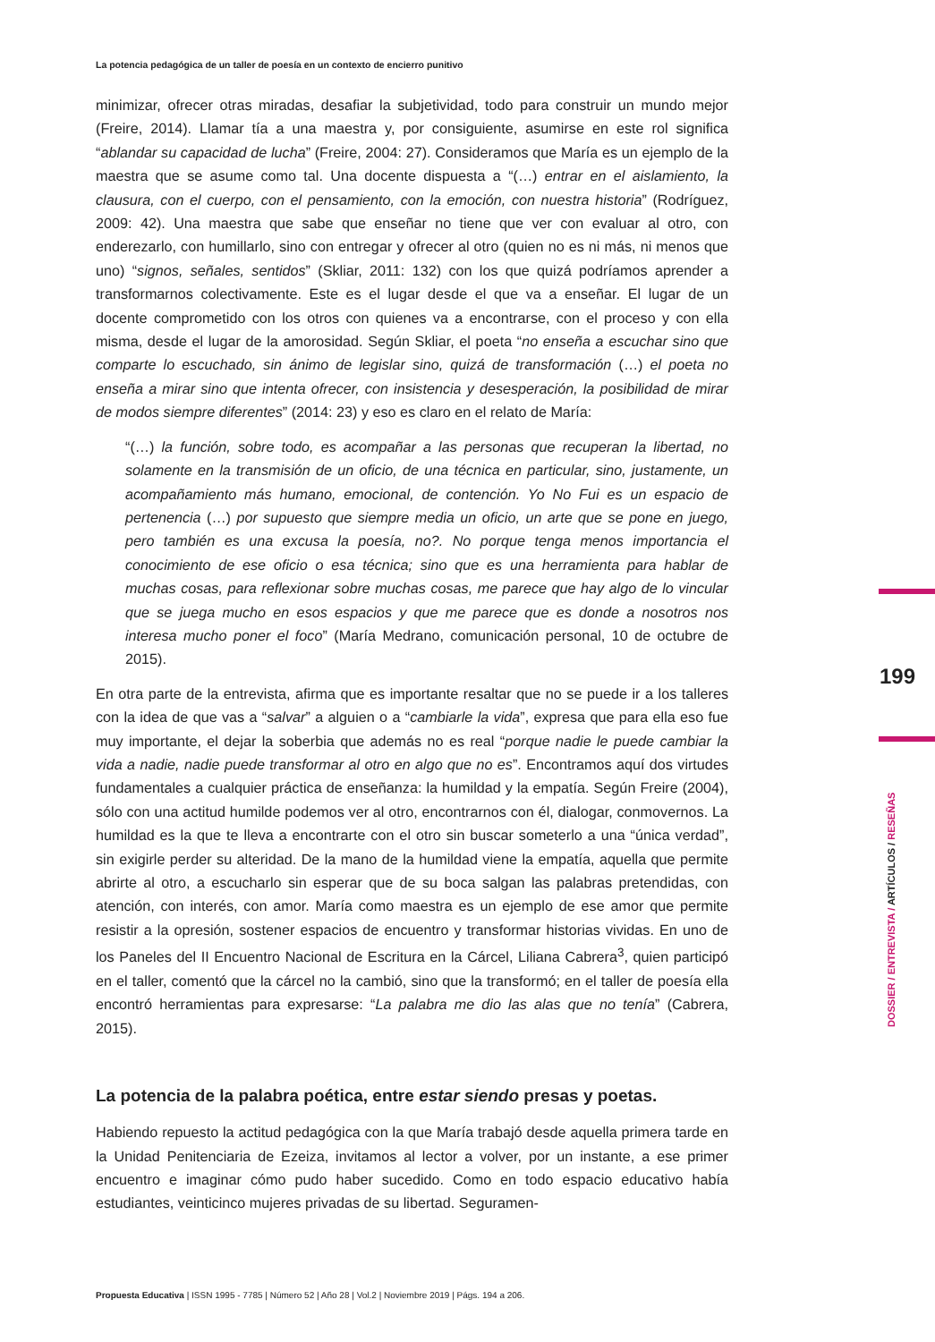199
DOSSIER / ENTREVISTA / ARTÍCULOS / RESEÑAS
La potencia pedagógica de un taller de poesía en un contexto de encierro punitivo
minimizar, ofrecer otras miradas, desafiar la subjetividad, todo para construir un mundo mejor (Freire, 2014). Llamar tía a una maestra y, por consiguiente, asumirse en este rol significa “ablandar su capacidad de lucha” (Freire, 2004: 27). Consideramos que María es un ejemplo de la maestra que se asume como tal. Una docente dispuesta a “(…) entrar en el aislamiento, la clausura, con el cuerpo, con el pensamiento, con la emoción, con nuestra historia” (Rodríguez, 2009: 42). Una maestra que sabe que enseñar no tiene que ver con evaluar al otro, con enderezarlo, con humillarlo, sino con entregar y ofrecer al otro (quien no es ni más, ni menos que uno) “signos, señales, sentidos” (Skliar, 2011: 132) con los que quizá podríamos aprender a transformarnos colectivamente. Este es el lugar desde el que va a enseñar. El lugar de un docente comprometido con los otros con quienes va a encontrarse, con el proceso y con ella misma, desde el lugar de la amorosidad. Según Skliar, el poeta “no enseña a escuchar sino que comparte lo escuchado, sin ánimo de legislar sino, quizá de transformación (…) el poeta no enseña a mirar sino que intenta ofrecer, con insistencia y desesperación, la posibilidad de mirar de modos siempre diferentes” (2014: 23) y eso es claro en el relato de María:
“(…) la función, sobre todo, es acompañar a las personas que recuperan la libertad, no solamente en la transmisión de un oficio, de una técnica en particular, sino, justamente, un acompañamiento más humano, emocional, de contención. Yo No Fui es un espacio de pertenencia (…) por supuesto que siempre media un oficio, un arte que se pone en juego, pero también es una excusa la poesía, no?. No porque tenga menos importancia el conocimiento de ese oficio o esa técnica; sino que es una herramienta para hablar de muchas cosas, para reflexionar sobre muchas cosas, me parece que hay algo de lo vincular que se juega mucho en esos espacios y que me parece que es donde a nosotros nos interesa mucho poner el foco” (María Medrano, comunicación personal, 10 de octubre de 2015).
En otra parte de la entrevista, afirma que es importante resaltar que no se puede ir a los talleres con la idea de que vas a “salvar” a alguien o a “cambiarle la vida”, expresa que para ella eso fue muy importante, el dejar la soberbia que además no es real “porque nadie le puede cambiar la vida a nadie, nadie puede transformar al otro en algo que no es”. Encontramos aquí dos virtudes fundamentales a cualquier práctica de enseñanza: la humildad y la empatía. Según Freire (2004), sólo con una actitud humilde podemos ver al otro, encontrarnos con él, dialogar, conmovernos. La humildad es la que te lleva a encontrarte con el otro sin buscar someterlo a una “única verdad”, sin exigirle perder su alteridad. De la mano de la humildad viene la empatía, aquella que permite abrirte al otro, a escucharlo sin esperar que de su boca salgan las palabras pretendidas, con atención, con interés, con amor. María como maestra es un ejemplo de ese amor que permite resistir a la opresión, sostener espacios de encuentro y transformar historias vividas. En uno de los Paneles del II Encuentro Nacional de Escritura en la Cárcel, Liliana Cabrera<sup>3</sup>, quien participó en el taller, comentó que la cárcel no la cambió, sino que la transformó; en el taller de poesía ella encontró herramientas para expresarse: “La palabra me dio las alas que no tenía” (Cabrera, 2015).
La potencia de la palabra poética, entre estar siendo presas y poetas.
Habiendo repuesto la actitud pedagógica con la que María trabajó desde aquella primera tarde en la Unidad Penitenciaria de Ezeiza, invitamos al lector a volver, por un instante, a ese primer encuentro e imaginar cómo pudo haber sucedido. Como en todo espacio educativo había estudiantes, veinticinco mujeres privadas de su libertad. Seguramen-
Propuesta Educativa | ISSN 1995 - 7785 | Número 52 | Año 28 | Vol.2 | Noviembre 2019 | Págs. 194 a 206.